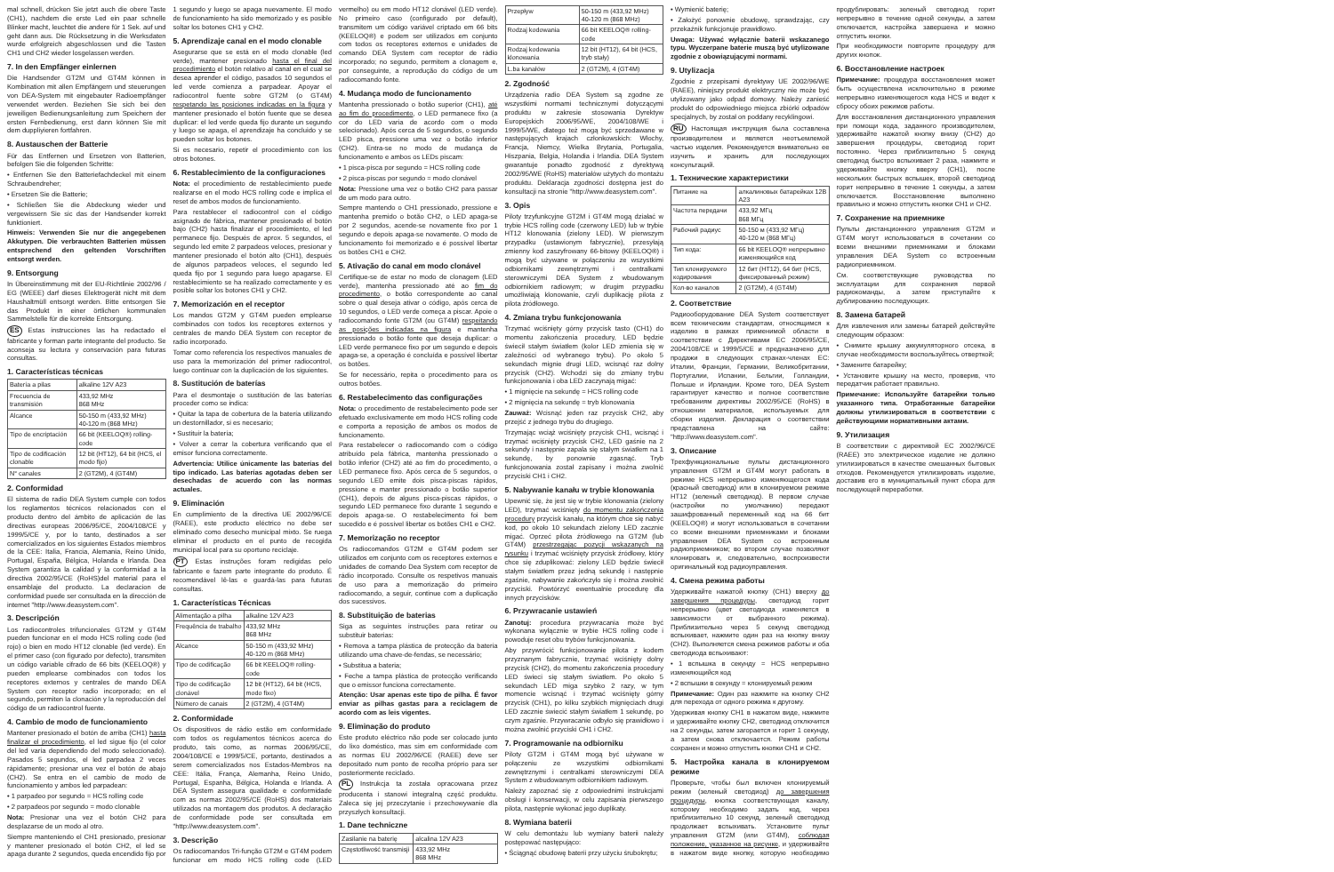mal schnell, drücken Sie jetzt auch die obere Taste (CH1), nachdem die erste Led ein paar schnelle Blinker macht, leuchtet die andere für 1 Sek. auf und geht dann aus. Die Rücksetzung in die Werksdaten wurde erfolgreich abgeschlossen und die Tasten CH1 und CH2 wieder losgelassen werden.
7. In den Empfänger einlernen
Die Handsender GT2M und GT4M können in Kombination mit allen Empfängern und steuerungen von DEA-System mit eingebauter Radioempfänger verwendet werden. Beziehen Sie sich bei den jeweiligen Bedienungsanleitung zum Speichern der ersten Fernbedienung, erst dann können Sie mit dem duppliyieren fortfahren.
8. Austauschen der Batterie
Für das Entfernen und Ersetzen von Batterien, befolgen Sie die folgenden Schritte:
• Entfernen Sie den Batteriefachdeckel mit einem Schraubendreher;
• Ersetzen Sie die Batterie;
• Schließen Sie die Abdeckung wieder und vergewissern Sie sic das der Handsender korrekt funktioniert.
Hinweis: Verwenden Sie nur die angegebenen Akkutypen. Die verbrauchten Batterien müssen entsprechend den geltenden Vorschriften entsorgt werden.
9. Entsorgung
In Übereinstimmung mit der EU-Richtlinie 2002/96 / EG (WEEE) darf dieses Elektrogerät nicht mit dem Haushaltmüll entsorgt werden. Bitte entsorgen Sie das Produkt in einer örtlichen kommunalen Sammelstelle für die korrekte Entsorgung.
ES Estas instrucciones las ha redactado el fabricante y forman parte integrante del producto. Se aconseja su lectura y conservación para futuras consultas.
1. Características técnicas
| Batería a pilas | alkaline 12V A23 |
| Frecuencia de transmisión | 433,92 MHz 868 MHz |
| Alcance | 50-150 m (433,92 MHz) 40-120 m (868 MHz) |
| Tipo de encriptación | 66 bit (KEELOQ®) rolling-code |
| Tipo de codificación clonable | 12 bit (HT12), 64 bit (HCS, el modo fijo) |
| N° canales | 2 (GT2M), 4 (GT4M) |
2. Conformidad
El sistema de radio DEA System cumple con todos los reglamentos técnicos relacionados con el producto dentro del ámbito de aplicación de las directivas europeas 2006/95/CE, 2004/108/CE y 1999/5/CE y, por lo tanto, destinados a ser comercializados en los siguientes Estados miembros de la CEE: Italia, Francia, Alemania, Reino Unido, Portugal, España, Bélgica, Holanda e Irlanda. Dea System garantiza la calidad y la conformidad a la directiva 2002/95/CE (RoHS)del material para el ensamblaje del producto. La declaracion de conformidad puede ser consultada en la dirección de internet "http://www.deasystem.com".
3. Descripción
Los radiocontroles trifuncionales GT2M y GT4M pueden funcionar en el modo HCS rolling code (led rojo) o bien en modo HT12 clonable (led verde). En el primer caso (con figurado por defecto), transmiten un código variable cifrado de 66 bits (KEELOQ®) y pueden emplearse combinados con todos los receptores externos y centrales de mando DEA System con receptor radio incorporado; en el segundo, permiten la clonación y la reproducción del código de un radiocontrol fuente.
4. Cambio de modo de funcionamiento
Mantener presionado el botón de arriba (CH1) hasta finalizar el procedimiento, el led sigue fijo (el color del led varía dependiendo del modo seleccionado). Pasados 5 segundos, el led parpadea 2 veces rápidamente; presionar una vez el botón de abajo (CH2). Se entra en el cambio de modo de funcionamiento y ambos led parpadean:
• 1 parpadeo por segundo = HCS rolling code
• 2 parpadeos por segundo = modo clonable
Nota: Presionar una vez el botón CH2 para desplazarse de un modo al otro.
Siempre manteniendo el CH1 presionado, presionar y mantener presionado el botón CH2, el led se apaga durante 2 segundos, queda encendido fijo por 1 segundo y luego se apaga nuevamente. El modo de funcionamiento ha sido memorizado y es posible soltar los botones CH1 y CH2.
5. Aprendizaje canal en el modo clonable
Asegurarse que se está en el modo clonable (led verde), mantener presionado hasta el final del procedimiento el botón relativo al canal en el cual se desea aprender el código, pasados 10 segundos el led verde comienza a parpadear. Apoyar el radiocontrol fuente sobre GT2M (o GT4M) respetando las posiciones indicadas en la figura y mantener presionado el botón fuente que se desea duplicar: el led verde queda fijo durante un segundo y luego se apaga, el aprendizaje ha concluido y se pueden soltar los botones.
Si es necesario, repetir el procedimiento con los otros botones.
6. Restablecimiento de la configuraciones
Nota: el procedimiento de restablecimiento puede realizarse en el modo HCS rolling code e implica el reset de ambos modos de funcionamiento.
Para restablecer el radiocontrol con el código asignado de fábrica, mantener presionado el botón bajo (CH2) hasta finalizar el procedimiento, el led permanece fijo. Después de aprox. 5 segundos, el segundo led emite 2 parpadeos veloces, presionar y mantener presionado el botón alto (CH1), después de algunos parpadeos veloces, el segundo led queda fijo por 1 segundo para luego apagarse. El restablecimiento se ha realizado correctamente y es posible soltar los botones CH1 y CH2.
7. Memorización en el receptor
Los mandos GT2M y GT4M pueden emplearse combinados con todos los receptores externos y centrales de mando DEA System con receptor de radio incorporado.
Tomar como referencia los respectivos manuales de uso para la memorización del primer radiocontrol, luego continuar con la duplicación de los siguientes.
8. Sustitución de baterías
Para el desmontaje o sustitución de las baterías proceder como se indica:
• Quitar la tapa de cobertura de la batería utilizando un destornillador, si es necesario;
• Sustituir la batería;
• Volver a cerrar la cobertura verificando que el emisor funciona correctamente.
Advertencia: Utilice únicamente las baterías del tipo indicado. Las baterías agotadas deben ser desechadas de acuerdo con las normas actuales.
9. Eliminación
En cumplimiento de la directiva UE 2002/96/CE (RAEE), este producto eléctrico no debe ser eliminado como desecho municipal mixto. Se ruega eliminar el producto en el punto de recogida municipal local para su oportuno reciclaje.
PT Estas instruções foram redigidas pelo fabricante e fazem parte integrante do produto. É recomendável lê-las e guardá-las para futuras consultas.
1. Características Técnicas
| Alimentação a pilha | alkaline 12V A23 |
| Frequência de trabalho | 433,92 MHz 868 MHz |
| Alcance | 50-150 m (433,92 MHz) 40-120 m (868 MHz) |
| Tipo de codificação | 66 bit KEELOQ® rolling-code |
| Tipo de codificação clonável | 12 bit (HT12), 64 bit (HCS, modo fixo) |
| Número de canais | 2 (GT2M), 4 (GT4M) |
2. Conformidade
Os dispositivos de rádio estão em conformidade com todos os regulamentos técnicos acerca do produto, tais como, as normas 2006/95/CE, 2004/108/CE e 1999/5/CE, portanto, destinados a serem comercializados nos Estados-Membros na CEE: Itália, França, Alemanha, Reino Unido, Portugal, Espanha, Bélgica, Holanda e Irlanda. A DEA System assegura qualidade e conformidade com as normas 2002/95/CE (RoHS) dos materiais utilizados na montagem dos produtos. A declaração de conformidade pode ser consultada em "http://www.deasystem.com".
3. Descrição
Os radiocomandos Tri-função GT2M e GT4M podem funcionar em modo HCS rolling code (LED vermelho) ou em modo HT12 clonável (LED verde). No primeiro caso (configurado por default), transmitem um código variável criptado em 66 bits (KEELOQ®) e podem ser utilizados em conjunto com todos os receptores externos e unidades de comando DEA System com receptor de rádio incorporado; no segundo, permitem a clonagem e, por conseguinte, a reprodução do código de um radiocomando fonte.
4. Mudança modo de funcionamento
Mantenha pressionado o botão superior (CH1), até ao fim do procedimento, o LED permanece fixo (a cor do LED varia de acordo com o modo selecionado). Após cerca de 5 segundos, o segundo LED pisca, pressione uma vez o botão inferior (CH2). Entra-se no modo de mudança de funcionamento e ambos os LEDs piscam:
• 1 pisca-pisca por segundo = HCS rolling code
• 2 pisca-piscas por segundo = modo clonável
Nota: Pressione uma vez o botão CH2 para passar de um modo para outro.
Sempre mantendo o CH1 pressionado, pressione e mantenha premido o botão CH2, o LED apaga-se por 2 segundos, acende-se novamente fixo por 1 segundo e depois apaga-se novamente. O modo de funcionamento foi memorizado e é possível libertar os botões CH1 e CH2.
5. Ativação do canal em modo clonável
Certifique-se de estar no modo de clonagem (LED verde), mantenha pressionado até ao fim do procedimento, o botão correspondente ao canal sobre o qual deseja ativar o código, após cerca de 10 segundos, o LED verde começa a piscar. Apoie o radiocomando fonte GT2M (ou GT4M) respeitando as posições indicadas na figura e mantenha pressionado o botão fonte que deseja duplicar: o LED verde permanece fixo por um segundo e depois apaga-se, a operação é concluída e possível libertar os botões.
Se for necessário, repita o procedimento para os outros botões.
6. Restabelecimento das configurações
Nota: o procedimento de restabelecimento pode ser efetuado exclusivamente em modo HCS rolling code e comporta a reposição de ambos os modos de funcionamento.
Para restabelecer o radiocomando com o código atribuído pela fábrica, mantenha pressionado o botão inferior (CH2) até ao fim do procedimento, o LED permanece fixo. Após cerca de 5 segundos, o segundo LED emite dois pisca-piscas rápidos, pressione e manter pressionado o botão superior (CH1), depois de alguns pisca-piscas rápidos, o segundo LED permanece fixo durante 1 segundo e depois apaga-se. O restabelecimento foi bem sucedido e é possível libertar os botões CH1 e CH2.
7. Memorização no receptor
Os radiocomandos GT2M e GT4M podem ser utilizados em conjunto com os receptores externos e unidades de comando Dea System com receptor de rádio incorporado. Consulte os respetivos manuais de uso para a memorização do primeiro radiocomando, a seguir, continue com a duplicação dos sucessivos.
8. Substituição de baterias
Siga as seguintes instruções para retirar ou substituir baterias:
• Remova a tampa plástica de protecção da bateria utilizando uma chave-de-fendas, se necessário;
• Substitua a bateria;
• Feche a tampa plástica de protecção verificando que o emissor funciona correctamente.
Atenção: Usar apenas este tipo de pilha. É favor enviar as pilhas gastas para a reciclagem de acordo com as leis vigentes.
9. Eliminação do produto
Este produto eléctrico não pode ser colocado junto do lixo doméstico, mas sim em conformidade com as normas EU 2002/96/CE (RAEE) deve ser depositado num ponto de recolha próprio para ser posteriormente reciclado.
PL Instrukcja ta została opracowana przez producenta i stanowi integralną część produktu. Zaleca się jej przeczytanie i przechowywanie dla przyszłych konsultacji.
1. Dane techniczne
| Zasilanie na baterię | alcalina 12V A23 |
| Częstotliwość transmisji | 433,92 MHz 868 MHz |
| Przepływ | 50-150 m (433,92 MHz) 40-120 m (868 MHz) |
| Rodzaj kodowania | 66 bit KEELOQ® rolling-code |
| Rodzaj kodowania klonowania | 12 bit (HT12), 64 bit (HCS, tryb stały) |
| L.ba kanałów | 2 (GT2M), 4 (GT4M) |
2. Zgodność
Urządzenia radio DEA System są zgodne ze wszystkimi normami technicznymi dotyczącymi produktu w zakresie stosowania Dyrektyw Europejskich 2006/95/WE, 2004/108/WE i 1999/5/WE, dlatego też mogą być sprzedawane w następujących krajach członkowskich: Włochy, Francja, Niemcy, Wielka Brytania, Portugalia, Hiszpania, Belgia, Holandia i Irlandia. DEA System gwarantuje ponadto zgodność z dyrektywą 2002/95/WE (RoHS) materiałów użytych do montażu produktu. Deklaracja zgodności dostępna jest do konsultacji na stronie "http://www.deasystem.com".
3. Opis
Piloty trzyfunkcyjne GT2M i GT4M mogą działać w trybie HCS rolling code (czerwony LED) lub w trybie HT12 klonowania (zielony LED). W pierwszym przypadku (ustawionym fabrycznie), przesyłają zmienny kod zaszyfrowany 66-bitowy (KEELOQ®) i mogą być używane w połączeniu ze wszystkimi odbiornikami zewnętrznymi i centralkami sterowniczymi DEA System z wbudowanym odbiornikiem radiowym; w drugim przypadku umożliwiają klonowanie, czyli duplikację pilota z pilota źródłowego.
4. Zmiana trybu funkcjonowania
Trzymać wciśnięty górny przycisk tasto (CH1) do momentu zakończenia procedury, LED będzie świecił stałym światłem (kolor LED zmienia się w zależności od wybranego trybu). Po około 5 sekundach mignie drugi LED, wcisnąć raz dolny przycisk (CH2). Wchodzi się do zmiany trybu funkcjonowania i oba LED zaczynają migać:
• 1 mignięcie na sekundę = HCS rolling code
• 2 mignięcia na sekundę = tryb klonowania
Zauważ: Wcisnąć jeden raz przycisk CH2, aby przejść z jednego trybu do drugiego.
Trzymając wciąż wciśnięty przycisk CH1, wcisnąć i trzymać wciśnięty przycisk CH2, LED gaśnie na 2 sekundy i następnie zapala się stałym światłem na 1 sekundę, by ponownie zgasnąć. Tryb funkcjonowania został zapisany i można zwolnić przyciski CH1 i CH2.
5. Nabywanie kanału w trybie klonowania
Upewnić się, że jest się w trybie klonowania (zielony LED), trzymać wciśnięty do momentu zakończenia procedury przycisk kanału, na którym chce się nabyć kod, po około 10 sekundach zielony LED zacznie migać. Oprzeć pilota źródłowego na GT2M (lub GT4M) przestrzegając pozycji wskazanych na rysunku i trzymać wciśnięty przycisk źródłowy, który chce się zduplikować: zielony LED będzie świecił stałym światłem przez jedną sekundę i następnie zgaśnie, nabywanie zakończyło się i można zwolnić przyciski. Powtórzyć ewentualnie procedurę dla innych przycisków.
6. Przywracanie ustawień
Zanotuj: procedura przywracania może być wykonana wyłącznie w trybie HCS rolling code i powoduje reset obu trybów funkcjonowania.
Aby przywrócić funkcjonowanie pilota z kodem przyznanym fabrycznie, trzymać wciśnięty dolny przycisk (CH2), do momentu zakończenia procedury LED świeci się stałym światłem. Po około 5 sekundach LED miga szybko 2 razy, w tym momencie wcisnąć i trzymać wciśnięty górny przycisk (CH1), po kilku szybkich mignięciach drugi LED zacznie świecić stałym światłem 1 sekundę, po czym zgaśnie. Przywracanie odbyło się prawidłowo i można zwolnić przyciski CH1 i CH2.
7. Programowanie na odbiorniku
Piloty GT2M i GT4M mogą być używane w połączeniu ze wszystkimi odbiornikami zewnętrznymi i centralkami sterowniczymi DEA System z wbudowanym odbiornikiem radiowym.
Należy zapoznać się z odpowiednimi instrukcjami obsługi i konserwacji, w celu zapisania pierwszego pilota, następnie wykonać jego duplikaty.
8. Wymiana baterii
W celu demontażu lub wymiany baterii należy postępować następująco:
• Ściągnąć obudowę baterii przy użyciu śrubokrętu;
• Wymienić baterię;
• Założyć ponownie obudowę, sprawdzając, czy przekaźnik funkcjonuje prawidłowo.
Uwaga: Używać wyłącznie baterii wskazanego typu. Wyczerpane baterie muszą być utylizowane zgodnie z obowiązującymi normami.
9. Utylizacja
Zgodnie z przepisami dyrektywy UE 2002/96/WE (RAEE), niniejszy produkt elektryczny nie może być utylizowany jako odpad domowy. Należy zanieść produkt do odpowiedniego miejsca zbiórki odpadów specjalnych, by został on poddany recyklingowi.
RU Настоящая инструкция была составлена производителем и является неотъемлемой частью изделия. Рекомендуется внимательно ее изучить и хранить для последующих консультаций.
1. Технические характеристики
| Питание на | алкалиновых батарейках 12В A23 |
| Частота передачи | 433,92 МГц 868 МГц |
| Рабочий радиус | 50-150 м (433,92 МГц) 40-120 м (868 МГц) |
| Тип кода: | 66 bit KEELOQ® непрерывно изменяющийся код |
| Тип клонируемого кодирования | 12 бит (HT12), 64 бит (HCS, фиксированный режим) |
| Кол-во каналов | 2 (GT2M), 4 (GT4M) |
2. Соответствие
Радиооборудование DEA System соответствует всем техническим стандартам, относящимся к изделию в рамках применимой области в соответствии с Директивами ЕС 2006/95/CE, 2004/108/CE и 1999/5/CE и предназначено для продажи в следующих странах-членах ЕС: Италии, Франции, Германии, Великобритании, Португалии, Испании, Бельгии, Голландии, Польше и Ирландии. Кроме того, DEA System гарантирует качество и полное соответствие требованиям директивы 2002/95/CE (RoHS) в отношении материалов, используемых для сборки изделия. Декларация о соответствии представлена на сайте: "http://www.deasystem.com".
3. Описание
Трехфункциональные пульты дистанционного управления GT2M и GT4M могут работать в режиме HCS непрерывно изменяющегося кода (красный светодиод) или в клонируемом режиме HT12 (зеленый светодиод). В первом случае (настройки по умолчанию) передают зашифрованный переменный код на 66 бит (KEELOQ®) и могут использоваться в сочетании со всеми внешними приемниками и блоками управления DEA System со встроенным радиоприемником; во втором случае позволяют клонировать и, следовательно, воспроизвести оригинальный код радиоуправления.
4. Смена режима работы
Удерживайте нажатой кнопку (CH1) вверху до завершения процедуры, светодиод горит непрерывно (цвет светодиода изменяется в зависимости от выбранного режима). Приблизительно через 5 секунд светодиод вспыхивает, нажмите один раз на кнопку внизу (CH2). Выполняется смена режимов работы и оба светодиода вспыхивают:
• 1 вспышка в секунду = HCS непрерывно изменяющийся код
• 2 вспышки в секунду = клонируемый режим
Примечание: Один раз нажмите на кнопку CH2 для перехода от одного режима к другому.
Удерживая кнопку CH1 в нажатом виде, нажмите и удерживайте кнопку CH2, светодиод отключится на 2 секунды, затем загорается и горит 1 секунду, а затем снова отключается. Режим работы сохранен и можно отпустить кнопки CH1 и CH2.
5. Настройка канала в клонируемом режиме
Проверьте, чтобы был включен клонируемый режим (зеленый светодиод) до завершения процедуры, кнопка соответствующая каналу, которому необходимо задать код, через приблизительно 10 секунд, зеленый светодиод продолжает вспыхивать. Установите пульт управления GT2M (или GT4M), соблюдая положение, указанное на рисунке, и удерживайте в нажатом виде кнопку, которую необходимо продублировать: зеленый светодиод горит непрерывно в течение одной секунды, а затем отключается, настройка завершена и можно отпустить кнопки.
При необходимости повторите процедуру для других кнопок.
6. Восстановление настроек
Примечание: процедура восстановления может быть осуществлена исключительно в режиме непрерывно изменяющегося кода HCS и ведет к сбросу обоих режимов работы.
Для восстановления дистанционного управления при помощи кода, заданного производителем, удерживайте нажатой кнопку внизу (CH2) до завершения процедуры, светодиод горит постоянно. Через приблизительно 5 секунд светодиод быстро вспыхивает 2 раза, нажмите и удерживайте кнопку вверху (CH1), после нескольких быстрых вспышек, второй светодиод горит непрерывно в течение 1 секунды, а затем отключается. Восстановление выполнено правильно и можно отпустить кнопки CH1 и CH2.
7. Сохранение на приемнике
Пульты дистанционного управления GT2M и GT4M могут использоваться в сочетании со всеми внешними приемниками и блоками управления DEA System со встроенным радиоприемником.
См. соответствующие руководства по эксплуатации для сохранения первой радиокоманды, а затем приступайте к дублированию последующих.
8. Замена батарей
Для извлечения или замены батарей действуйте следующим образом:
• Снимите крышку аккумуляторного отсека, в случае необходимости воспользуйтесь отверткой;
• Замените батарейку;
• Установите крышку на место, проверив, что передатчик работает правильно.
Примечание: Используйте батарейки только указанного типа. Отработанные батарейки должны утилизироваться в соответствии с действующими нормативными актами.
9. Утилизация
В соответствии с директивой ЕС 2002/96/CE (RAEE) это электрическое изделие не должно утилизироваться в качестве смешанных бытовых отходов. Рекомендуется утилизировать изделие, доставив его в муниципальный пункт сбора для последующей переработки.